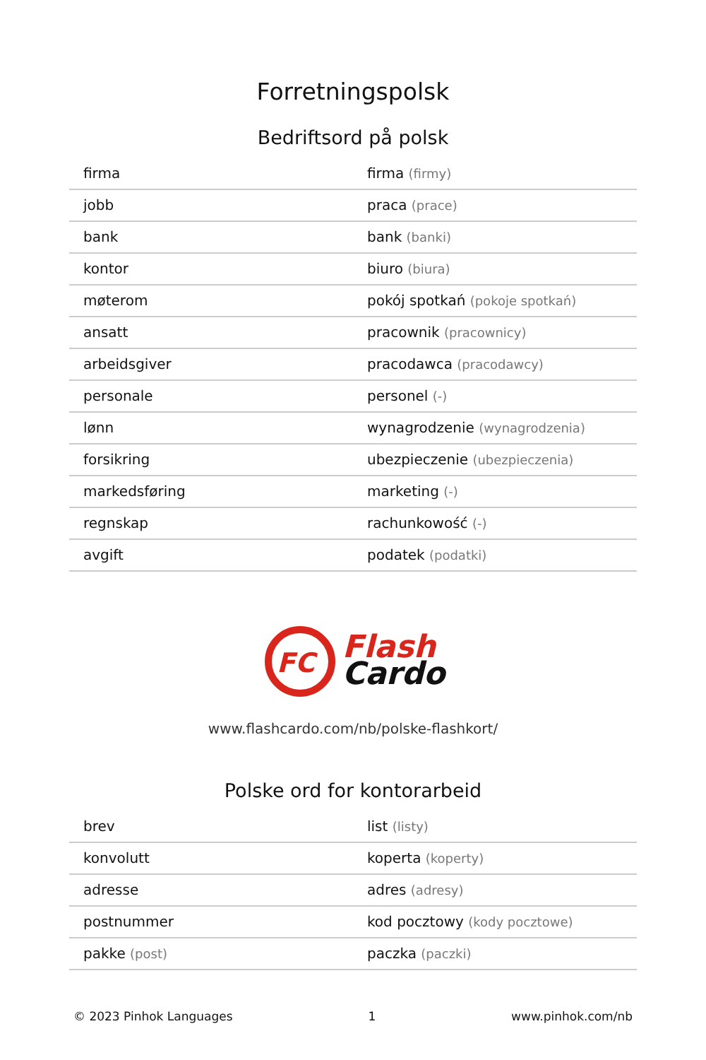Forretningspolsk
Bedriftsord på polsk
| firma | firma (firmy) |
| jobb | praca (prace) |
| bank | bank (banki) |
| kontor | biuro (biura) |
| møterom | pokój spotkań (pokoje spotkań) |
| ansatt | pracownik (pracownicy) |
| arbeidsgiver | pracodawca (pracodawcy) |
| personale | personel (-) |
| lønn | wynagrodzenie (wynagrodzenia) |
| forsikring | ubezpieczenie (ubezpieczenia) |
| markedsføring | marketing (-) |
| regnskap | rachunkowość (-) |
| avgift | podatek (podatki) |
FC
Flash
Cardo
www.flashcardo.com/nb/polske-flashkort/
Polske ord for kontorarbeid
| brev | list (listy) |
| konvolutt | koperta (koperty) |
| adresse | adres (adresy) |
| postnummer | kod pocztowy (kody pocztowe) |
| pakke (post) | paczka (paczki) |
© 2023 Pinhok Languages 1 www.pinhok.com/nb